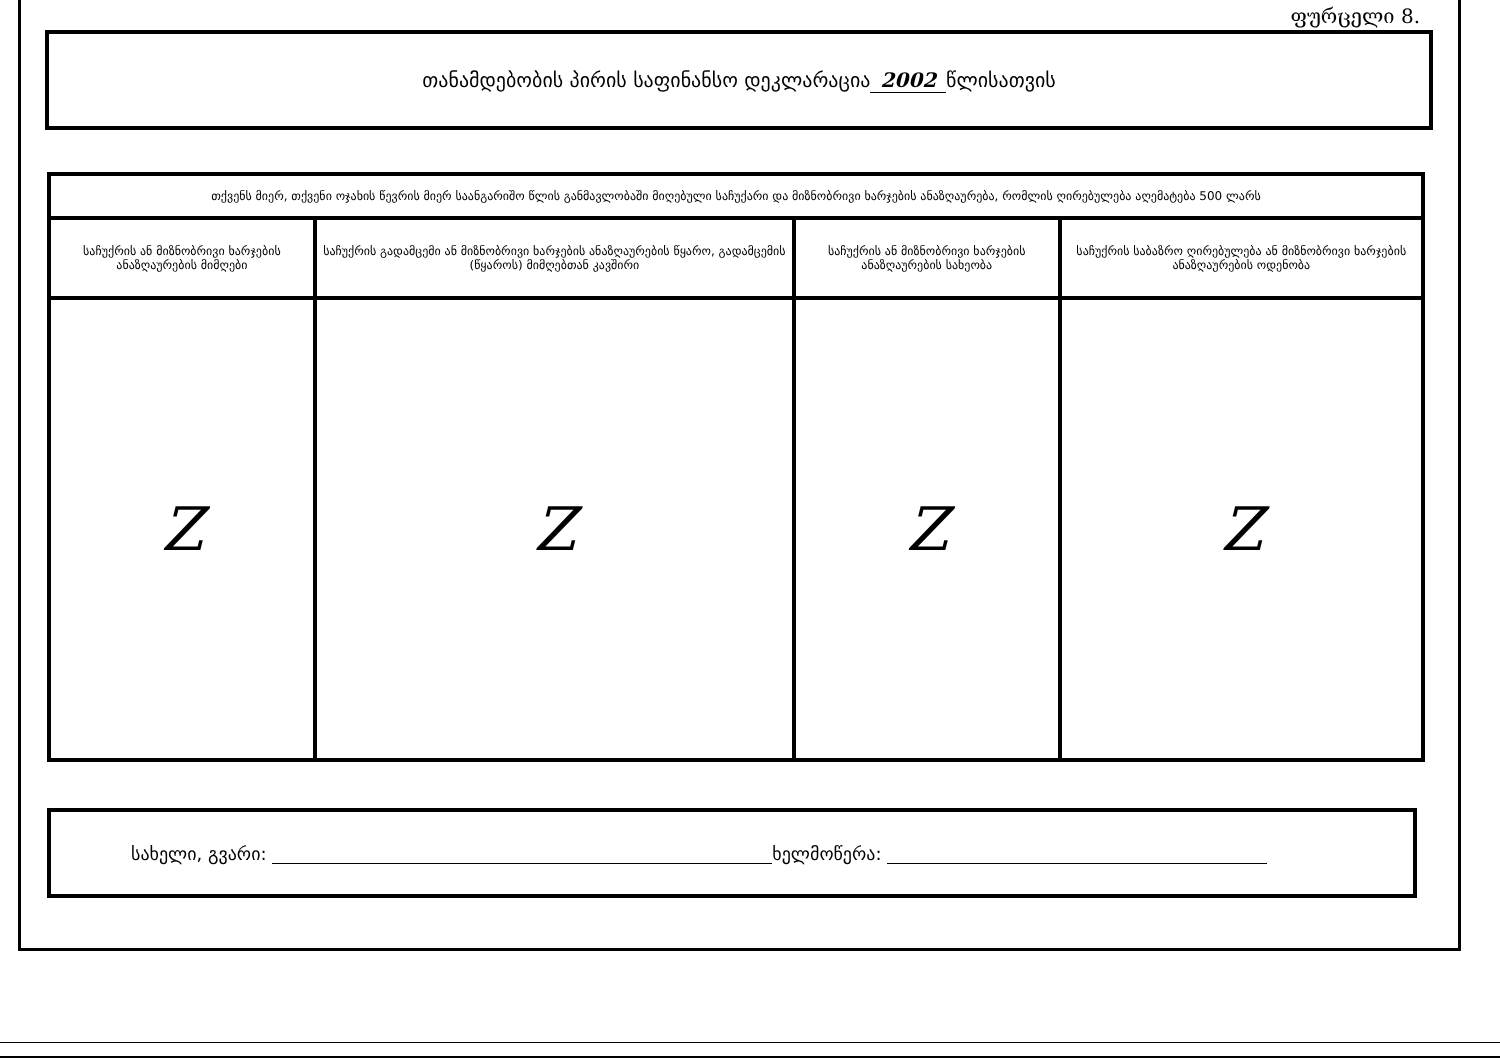ფურცელი 8.
თანამდებობის პირის საფინანსო დეკლარაცია 2002 წლისათვის
| თქვენს მიერ, თქვენი ოჯახის წევრის მიერ საანგარიშო წლის განმავლობაში მიღებული საჩუქარი და მიზნობრივი ხარჯების ანაზღაურება, რომლის ღირებულება აღემატება 500 ლარს | | | |
| --- | --- | --- | --- |
| საჩუქრის ან მიზნობრივი ხარჯების ანაზღაურების მიმღები | საჩუქრის გადამცემი ან მიზნობრივი ხარჯების ანაზღაურების წყარო, გადამცემის (წყაროს) მიმღებთან კავშირი | საჩუქრის ან მიზნობრივი ხარჯების ანაზღაურების სახეობა | საჩუქრის საბაზრო ღირებულება ან მიზნობრივი ხარჯების ანაზღაურების ოდენობა |
| Z | Z | Z | Z |
სახელი, გვარი: ხელმოწერა: